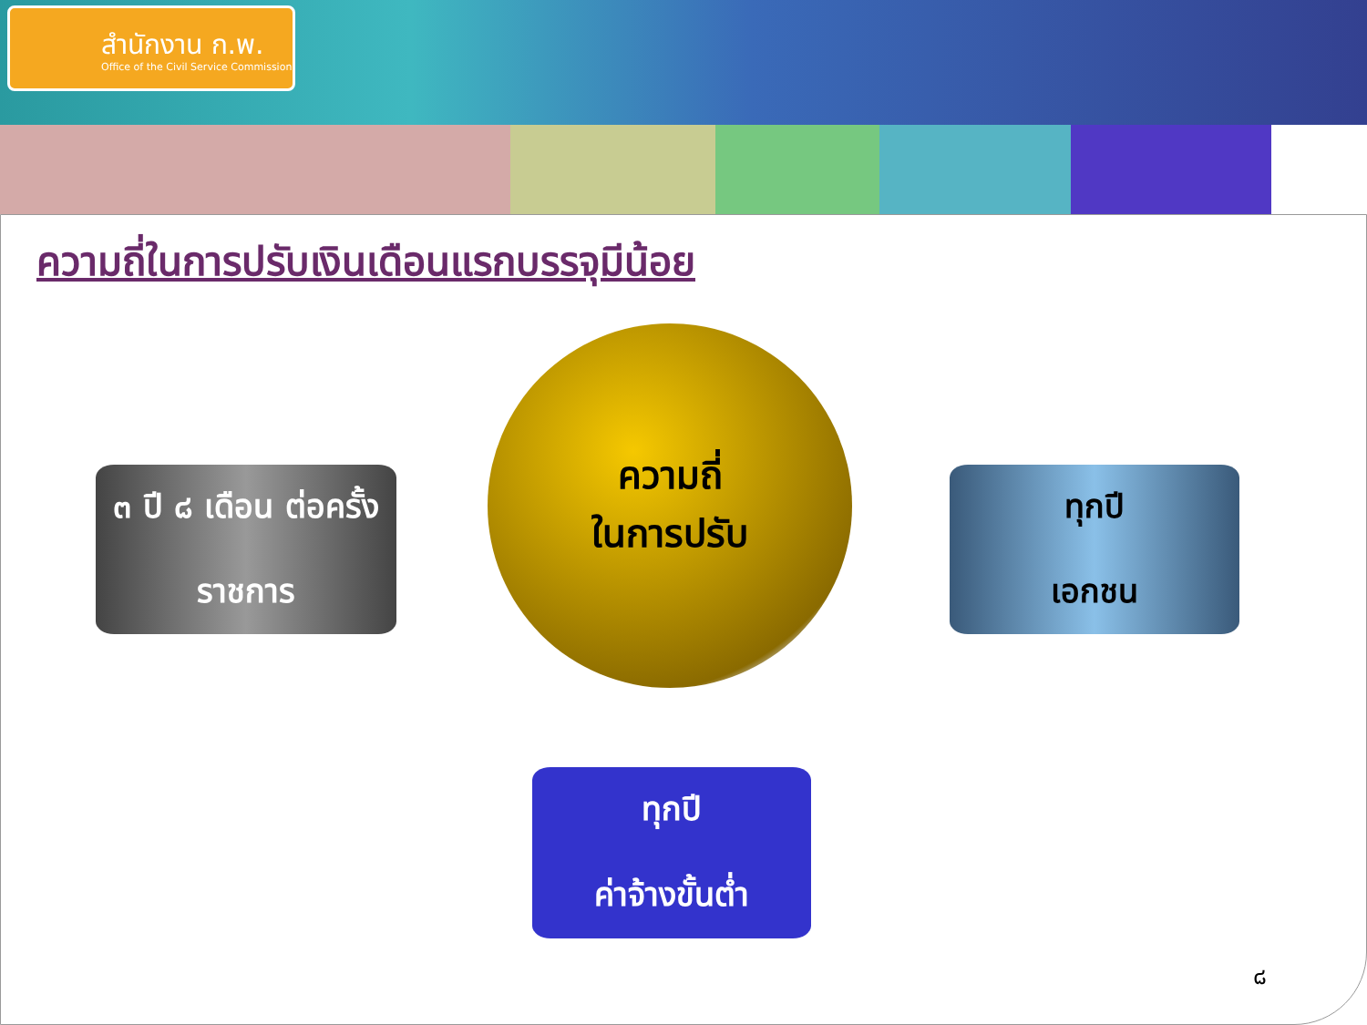สำนักงาน ก.พ.
Office of the Civil Service Commission
ความถี่ในการปรับเงินเดือนแรกบรรจุมีน้อย
ความถี่
ในการปรับ
๓ ปี ๘ เดือน ต่อครั้ง
ราชการ
ทุกปี
เอกชน
ทุกปี
ค่าจ้างขั้นต่ำ
๘